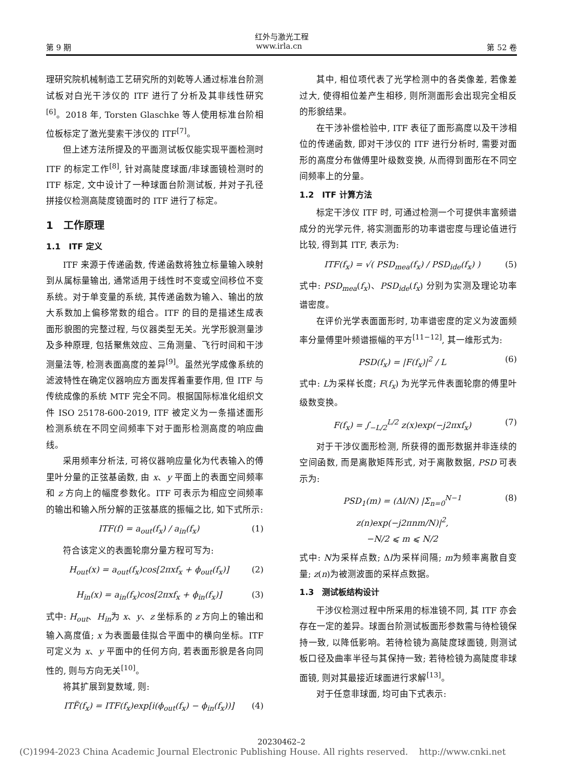红外与激光工程
第 9 期 www.irla.cn 第 52 卷
理研究院机械制造工艺研究所的刘乾等人通过标准台阶测试板对白光干涉仪的 ITF 进行了分析及其非线性研究<sup>[6]</sup>。2018 年, Torsten Glaschke 等人使用标准台阶相位板标定了激光斐索干涉仪的 ITF<sup>[7]</sup>。
但上述方法所提及的平面测试板仅能实现平面检测时 ITF 的标定工作<sup>[8]</sup>, 针对高陡度球面/非球面镜检测时的 ITF 标定, 文中设计了一种球面台阶测试板, 并对子孔径拼接仪检测高陡度镜面时的 ITF 进行了标定。
1　工作原理
1.1　ITF 定义
ITF 来源于传递函数, 传递函数将独立标量输入映射到从属标量输出, 通常适用于线性时不变或空间移位不变系统。对于单变量的系统, 其传递函数为输入、输出的放大系数加上偏移常数的组合。ITF 的目的是描述生成表面形貌图的完整过程, 与仪器类型无关。光学形貌测量涉及多种原理, 包括聚焦效应、三角测量、飞行时间和干涉测量法等, 检测表面高度的差异<sup>[9]</sup>。虽然光学成像系统的滤波特性在确定仪器响应方面发挥着重要作用, 但 ITF 与传统成像的系统 MTF 完全不同。根据国际标准化组织文件 ISO 25178-600-2019, ITF 被定义为一条描述面形检测系统在不同空间频率下对于面形检测高度的响应曲线。
采用频率分析法, 可将仪器响应量化为代表输入的傅里叶分量的正弦基函数, 由 x、y 平面上的表面空间频率和 z 方向上的幅度参数化。ITF 可表示为相应空间频率的输出和输入所分解的正弦基底的振幅之比, 如下式所示:
ITF(f) = a<sub>out</sub>(f<sub>x</sub>) / a<sub>in</sub>(f<sub>x</sub>) (1)
符合该定义的表面轮廓分量方程可写为:
H<sub>out</sub>(x) = a<sub>out</sub>(f<sub>x</sub>)cos[2πxf<sub>x</sub> + ϕ<sub>out</sub>(f<sub>x</sub>)] (2)
H<sub>in</sub>(x) = a<sub>in</sub>(f<sub>x</sub>)cos[2πxf<sub>x</sub> + ϕ<sub>in</sub>(f<sub>x</sub>)] (3)
式中: H<sub>out</sub>、H<sub>in</sub>为 x、y、z 坐标系的 z 方向上的输出和输入高度值; x 为表面最佳拟合平面中的横向坐标。ITF 可定义为 x、y 平面中的任何方向, 若表面形貌是各向同性的, 则与方向无关<sup>[10]</sup>。
将其扩展到复数域, 则:
ITF̃(f<sub>x</sub>) = ITF(f<sub>x</sub>)exp[i(ϕ<sub>out</sub>(f<sub>x</sub>) − ϕ<sub>in</sub>(f<sub>x</sub>))] (4)
其中, 相位项代表了光学检测中的各类像差, 若像差过大, 使得相位差产生相移, 则所测面形会出现完全相反的形貌结果。
在干涉补偿检验中, ITF 表征了面形高度以及干涉相位的传递函数, 即对干涉仪的 ITF 进行分析时, 需要对面形的高度分布做傅里叶级数变换, 从而得到面形在不同空间频率上的分量。
1.2　ITF 计算方法
标定干涉仪 ITF 时, 可通过检测一个可提供丰富频谱成分的光学元件, 将实测面形的功率谱密度与理论值进行比较, 得到其 ITF, 表示为:
ITF(f<sub>x</sub>) = √( PSD<sub>mea</sub>(f<sub>x</sub>) / PSD<sub>ide</sub>(f<sub>x</sub>) ) (5)
式中: PSD<sub>mea</sub>(f<sub>x</sub>)、PSD<sub>ide</sub>(f<sub>x</sub>) 分别为实测及理论功率谱密度。
在评价光学表面面形时, 功率谱密度的定义为波面频率分量傅里叶频谱振幅的平方<sup>[11−12]</sup>, 其一维形式为:
PSD(f<sub>x</sub>) = |F(f<sub>x</sub>)|<sup>2</sup> / L (6)
式中: L为采样长度; F(f<sub>x</sub>) 为光学元件表面轮廓的傅里叶级数变换。
F(f<sub>x</sub>) = ∫<sub>−L/2</sub><sup>L/2</sup> z(x)exp(−j2πxf<sub>x</sub>) (7)
对于干涉仪面形检测, 所获得的面形数据并非连续的空间函数, 而是离散矩阵形式, 对于离散数据, PSD 可表示为:
PSD<sub>1</sub>(m) = (Δl/N) |Σ<sub>n=0</sub><sup>N−1</sup> z(n)exp(−j2πnm/N)|<sup>2</sup>,
−N/2 ⩽ m ⩽ N/2 (8)
式中: N为采样点数; Δl为采样间隔; m为频率离散自变量; z(n)为被测波面的采样点数据。
1.3　测试板结构设计
干涉仪检测过程中所采用的标准镜不同, 其 ITF 亦会存在一定的差异。球面台阶测试板面形参数需与待检镜保持一致, 以降低影响。若待检镜为高陡度球面镜, 则测试板口径及曲率半径与其保持一致; 若待检镜为高陡度非球面镜, 则对其最接近球面进行求解<sup>[13]</sup>。
对于任意非球面, 均可由下式表示:
20230462–2
(C)1994-2023 China Academic Journal Electronic Publishing House. All rights reserved. http://www.cnki.net